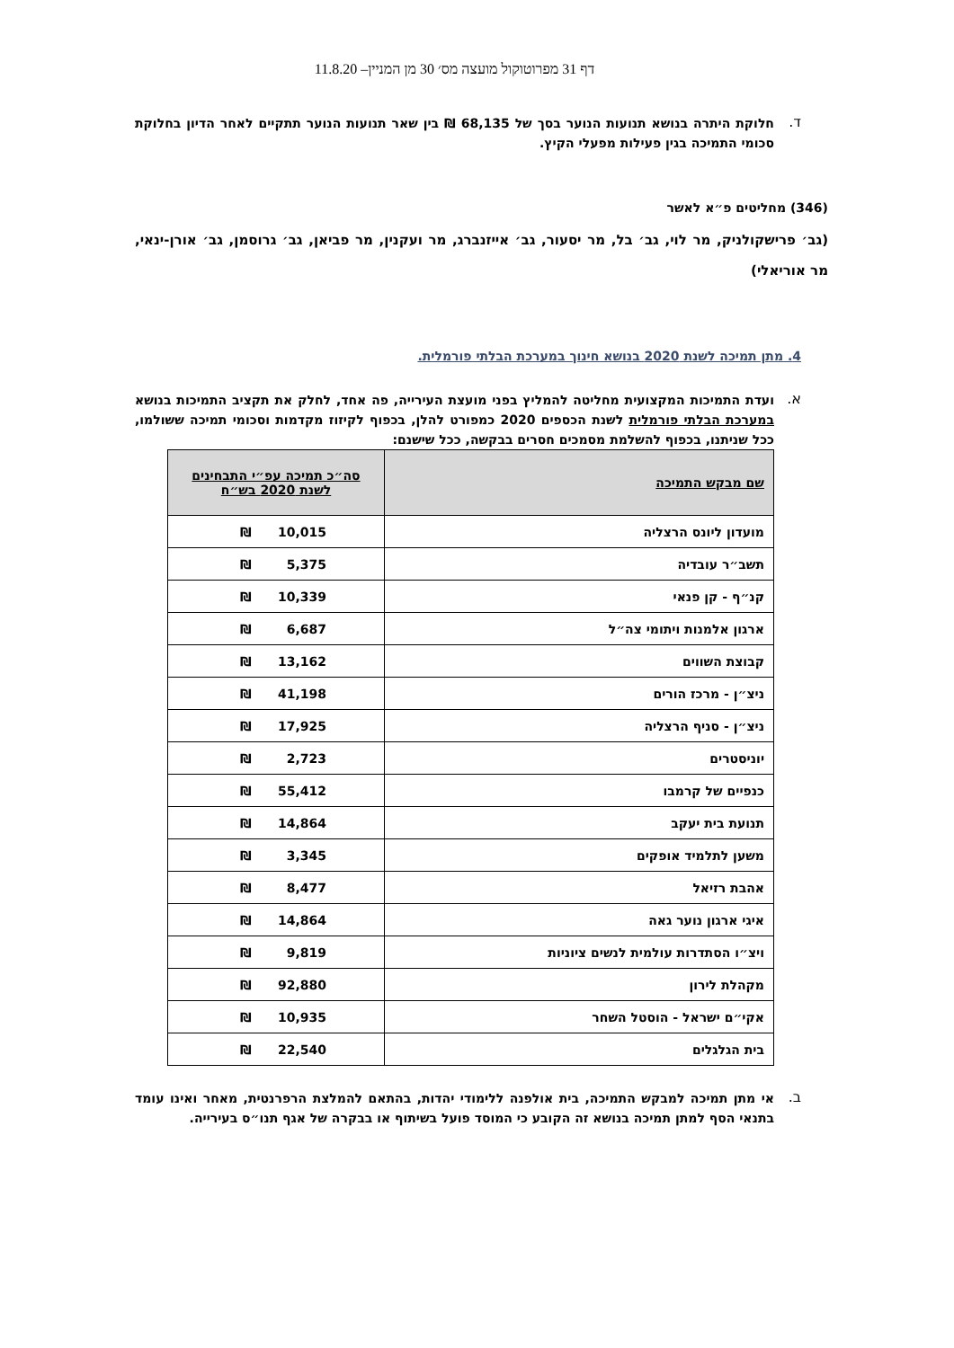דף 31 מפרוטוקול מועצה מס׳ 30 מן המניין– 11.8.20
ד.
חלוקת היתרה בנושא תנועות הנוער בסך של 68,135 ₪ בין שאר תנועות הנוער תתקיים לאחר הדיון בחלוקת סכומי התמיכה בגין פעילות מפעלי הקיץ.
(346) מחליטים פ״א לאשר
(גב׳ פרישקולניק, מר לוי, גב׳ בל, מר יסעור, גב׳ אייזנברג, מר ועקנין, מר פביאן, גב׳ גרוסמן, גב׳ אורן-ינאי, מר אוריאלי)
4. מתן תמיכה לשנת 2020 בנושא חינוך במערכת הבלתי פורמלית.
א.
ועדת התמיכות המקצועית מחליטה להמליץ בפני מועצת העירייה, פה אחד, לחלק את תקציב התמיכות בנושא במערכת הבלתי פורמלית לשנת הכספים 2020 כמפורט להלן, בכפוף לקיזוז מקדמות וסכומי תמיכה ששולמו, ככל שניתנו, בכפוף להשלמת מסמכים חסרים בבקשה, ככל שישנם:
| שם מבקש התמיכה | סה״כ תמיכה עפ״י התבחינים לשנת 2020 בש״ח |
| --- | --- |
| מועדון ליונס הרצליה | ₪ 10,015 |
| תשב״ר עובדיה | ₪ 5,375 |
| קנ״ף - קן פנאי | ₪ 10,339 |
| ארגון אלמנות ויתומי צה״ל | ₪ 6,687 |
| קבוצת השווים | ₪ 13,162 |
| ניצ״ן - מרכז הורים | ₪ 41,198 |
| ניצ״ן - סניף הרצליה | ₪ 17,925 |
| יוניסטרים | ₪ 2,723 |
| כנפיים של קרמבו | ₪ 55,412 |
| תנועת בית יעקב | ₪ 14,864 |
| משען לתלמיד אופקים | ₪ 3,345 |
| אהבת רזיאל | ₪ 8,477 |
| איגי ארגון נוער גאה | ₪ 14,864 |
| ויצ״ו הסתדרות עולמית לנשים ציוניות | ₪ 9,819 |
| מקהלת לירון | ₪ 92,880 |
| אקי״ם ישראל - הוסטל השחר | ₪ 10,935 |
| בית הגלגלים | ₪ 22,540 |
ב.
אי מתן תמיכה למבקש התמיכה, בית אולפנה ללימודי יהדות, בהתאם להמלצת הרפרנטית, מאחר ואינו עומד בתנאי הסף למתן תמיכה בנושא זה הקובע כי המוסד פועל בשיתוף או בבקרה של אגף תנו״ס בעירייה.